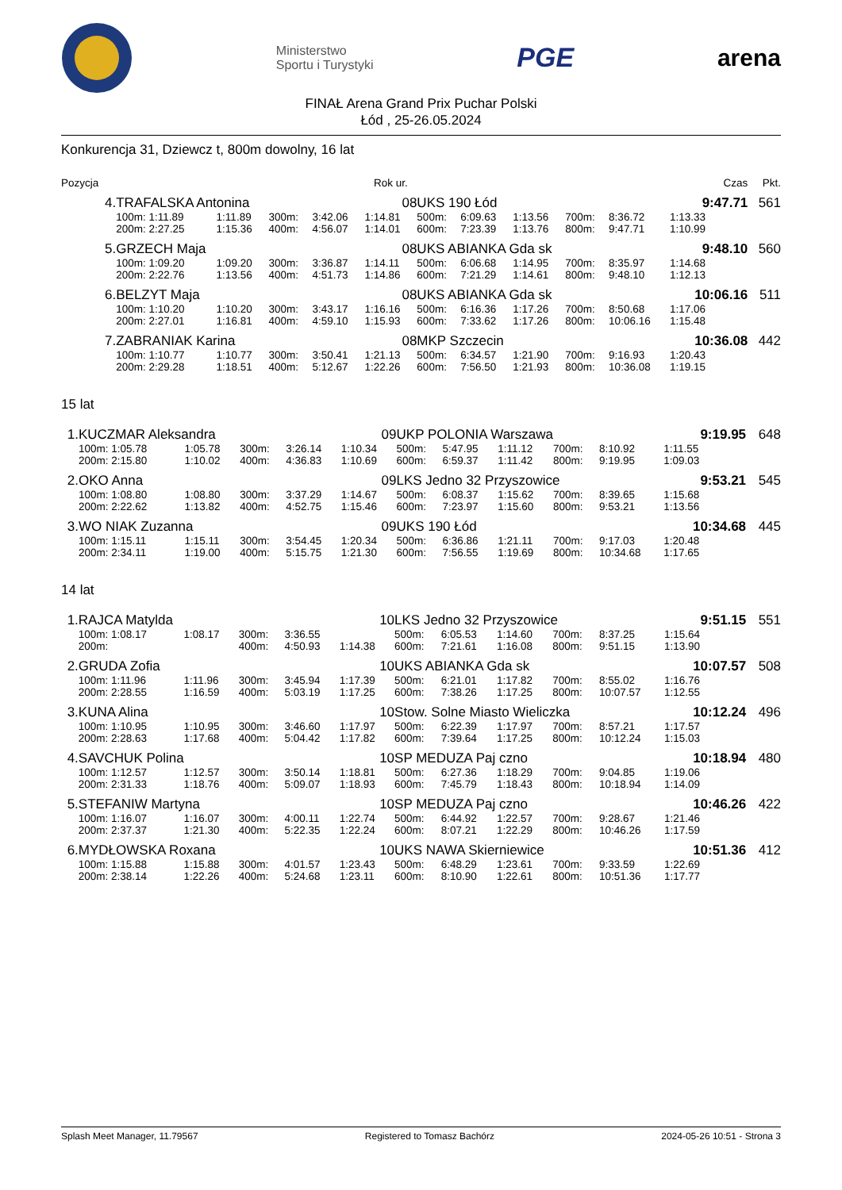Ministerstwo
Sportu i Turystyki
PGE arena
FINAŁ Arena Grand Prix Puchar Polski
Łód , 25-26.05.2024
Konkurencja 31, Dziewcz t, 800m dowolny, 16 lat
| Pozycja | | | | | Rok ur. | | | | | | Czas | Pkt. |
| --- | --- | --- | --- | --- | --- | --- | --- | --- | --- | --- | --- | --- |
| 4. | TRAFALSKA Antonina | | | | 08 | UKS 190 Łód | | | | | 9:47.71 | 561 |
| | 100m: 1:11.89 | 1:11.89 | 300m: | 3:42.06 | 1:14.81 | 500m: | 6:09.63 | 1:13.56 | 700m: | 8:36.72 | 1:13.33 | |
| | 200m: 2:27.25 | 1:15.36 | 400m: | 4:56.07 | 1:14.01 | 600m: | 7:23.39 | 1:13.76 | 800m: | 9:47.71 | 1:10.99 | |
| 5. | GRZECH Maja | | | | 08 | UKS ABIANKA Gda sk | | | | | 9:48.10 | 560 |
| | 100m: 1:09.20 | 1:09.20 | 300m: | 3:36.87 | 1:14.11 | 500m: | 6:06.68 | 1:14.95 | 700m: | 8:35.97 | 1:14.68 | |
| | 200m: 2:22.76 | 1:13.56 | 400m: | 4:51.73 | 1:14.86 | 600m: | 7:21.29 | 1:14.61 | 800m: | 9:48.10 | 1:12.13 | |
| 6. | BELZYT Maja | | | | 08 | UKS ABIANKA Gda sk | | | | | 10:06.16 | 511 |
| | 100m: 1:10.20 | 1:10.20 | 300m: | 3:43.17 | 1:16.16 | 500m: | 6:16.36 | 1:17.26 | 700m: | 8:50.68 | 1:17.06 | |
| | 200m: 2:27.01 | 1:16.81 | 400m: | 4:59.10 | 1:15.93 | 600m: | 7:33.62 | 1:17.26 | 800m: | 10:06.16 | 1:15.48 | |
| 7. | ZABRANIAK Karina | | | | 08 | MKP Szczecin | | | | | 10:36.08 | 442 |
| | 100m: 1:10.77 | 1:10.77 | 300m: | 3:50.41 | 1:21.13 | 500m: | 6:34.57 | 1:21.90 | 700m: | 9:16.93 | 1:20.43 | |
| | 200m: 2:29.28 | 1:18.51 | 400m: | 5:12.67 | 1:22.26 | 600m: | 7:56.50 | 1:21.93 | 800m: | 10:36.08 | 1:19.15 | |
15 lat
| 1. | KUCZMAR Aleksandra | | | | 09 | UKP POLONIA Warszawa | | | | | 9:19.95 | 648 |
| | 100m: 1:05.78 | 1:05.78 | 300m: | 3:26.14 | 1:10.34 | 500m: | 5:47.95 | 1:11.12 | 700m: | 8:10.92 | 1:11.55 | |
| | 200m: 2:15.80 | 1:10.02 | 400m: | 4:36.83 | 1:10.69 | 600m: | 6:59.37 | 1:11.42 | 800m: | 9:19.95 | 1:09.03 | |
| 2. | OKO Anna | | | | 09 | LKS Jedno 32 Przyszowice | | | | | 9:53.21 | 545 |
| | 100m: 1:08.80 | 1:08.80 | 300m: | 3:37.29 | 1:14.67 | 500m: | 6:08.37 | 1:15.62 | 700m: | 8:39.65 | 1:15.68 | |
| | 200m: 2:22.62 | 1:13.82 | 400m: | 4:52.75 | 1:15.46 | 600m: | 7:23.97 | 1:15.60 | 800m: | 9:53.21 | 1:13.56 | |
| 3. | WO NIAK Zuzanna | | | | 09 | UKS 190 Łód | | | | | 10:34.68 | 445 |
| | 100m: 1:15.11 | 1:15.11 | 300m: | 3:54.45 | 1:20.34 | 500m: | 6:36.86 | 1:21.11 | 700m: | 9:17.03 | 1:20.48 | |
| | 200m: 2:34.11 | 1:19.00 | 400m: | 5:15.75 | 1:21.30 | 600m: | 7:56.55 | 1:19.69 | 800m: | 10:34.68 | 1:17.65 | |
14 lat
| 1. | RAJCA Matylda | | | | 10 | LKS Jedno 32 Przyszowice | | | | | 9:51.15 | 551 |
| | 100m: 1:08.17 | 1:08.17 | 300m: | 3:36.55 | | 500m: | 6:05.53 | 1:14.60 | 700m: | 8:37.25 | 1:15.64 | |
| | 200m: | | 400m: | 4:50.93 | 1:14.38 | 600m: | 7:21.61 | 1:16.08 | 800m: | 9:51.15 | 1:13.90 | |
| 2. | GRUDA Zofia | | | | 10 | UKS ABIANKA Gda sk | | | | | 10:07.57 | 508 |
| | 100m: 1:11.96 | 1:11.96 | 300m: | 3:45.94 | 1:17.39 | 500m: | 6:21.01 | 1:17.82 | 700m: | 8:55.02 | 1:16.76 | |
| | 200m: 2:28.55 | 1:16.59 | 400m: | 5:03.19 | 1:17.25 | 600m: | 7:38.26 | 1:17.25 | 800m: | 10:07.57 | 1:12.55 | |
| 3. | KUNA Alina | | | | 10 | Stow. Solne Miasto Wieliczka | | | | | 10:12.24 | 496 |
| | 100m: 1:10.95 | 1:10.95 | 300m: | 3:46.60 | 1:17.97 | 500m: | 6:22.39 | 1:17.97 | 700m: | 8:57.21 | 1:17.57 | |
| | 200m: 2:28.63 | 1:17.68 | 400m: | 5:04.42 | 1:17.82 | 600m: | 7:39.64 | 1:17.25 | 800m: | 10:12.24 | 1:15.03 | |
| 4. | SAVCHUK Polina | | | | 10 | SP MEDUZA Paj czno | | | | | 10:18.94 | 480 |
| | 100m: 1:12.57 | 1:12.57 | 300m: | 3:50.14 | 1:18.81 | 500m: | 6:27.36 | 1:18.29 | 700m: | 9:04.85 | 1:19.06 | |
| | 200m: 2:31.33 | 1:18.76 | 400m: | 5:09.07 | 1:18.93 | 600m: | 7:45.79 | 1:18.43 | 800m: | 10:18.94 | 1:14.09 | |
| 5. | STEFANIW Martyna | | | | 10 | SP MEDUZA Paj czno | | | | | 10:46.26 | 422 |
| | 100m: 1:16.07 | 1:16.07 | 300m: | 4:00.11 | 1:22.74 | 500m: | 6:44.92 | 1:22.57 | 700m: | 9:28.67 | 1:21.46 | |
| | 200m: 2:37.37 | 1:21.30 | 400m: | 5:22.35 | 1:22.24 | 600m: | 8:07.21 | 1:22.29 | 800m: | 10:46.26 | 1:17.59 | |
| 6. | MYDŁOWSKA Roxana | | | | 10 | UKS NAWA Skierniewice | | | | | 10:51.36 | 412 |
| | 100m: 1:15.88 | 1:15.88 | 300m: | 4:01.57 | 1:23.43 | 500m: | 6:48.29 | 1:23.61 | 700m: | 9:33.59 | 1:22.69 | |
| | 200m: 2:38.14 | 1:22.26 | 400m: | 5:24.68 | 1:23.11 | 600m: | 8:10.90 | 1:22.61 | 800m: | 10:51.36 | 1:17.77 | |
Splash Meet Manager, 11.79567 Registered to Tomasz Bachórz 2024-05-26 10:51 - Strona 3